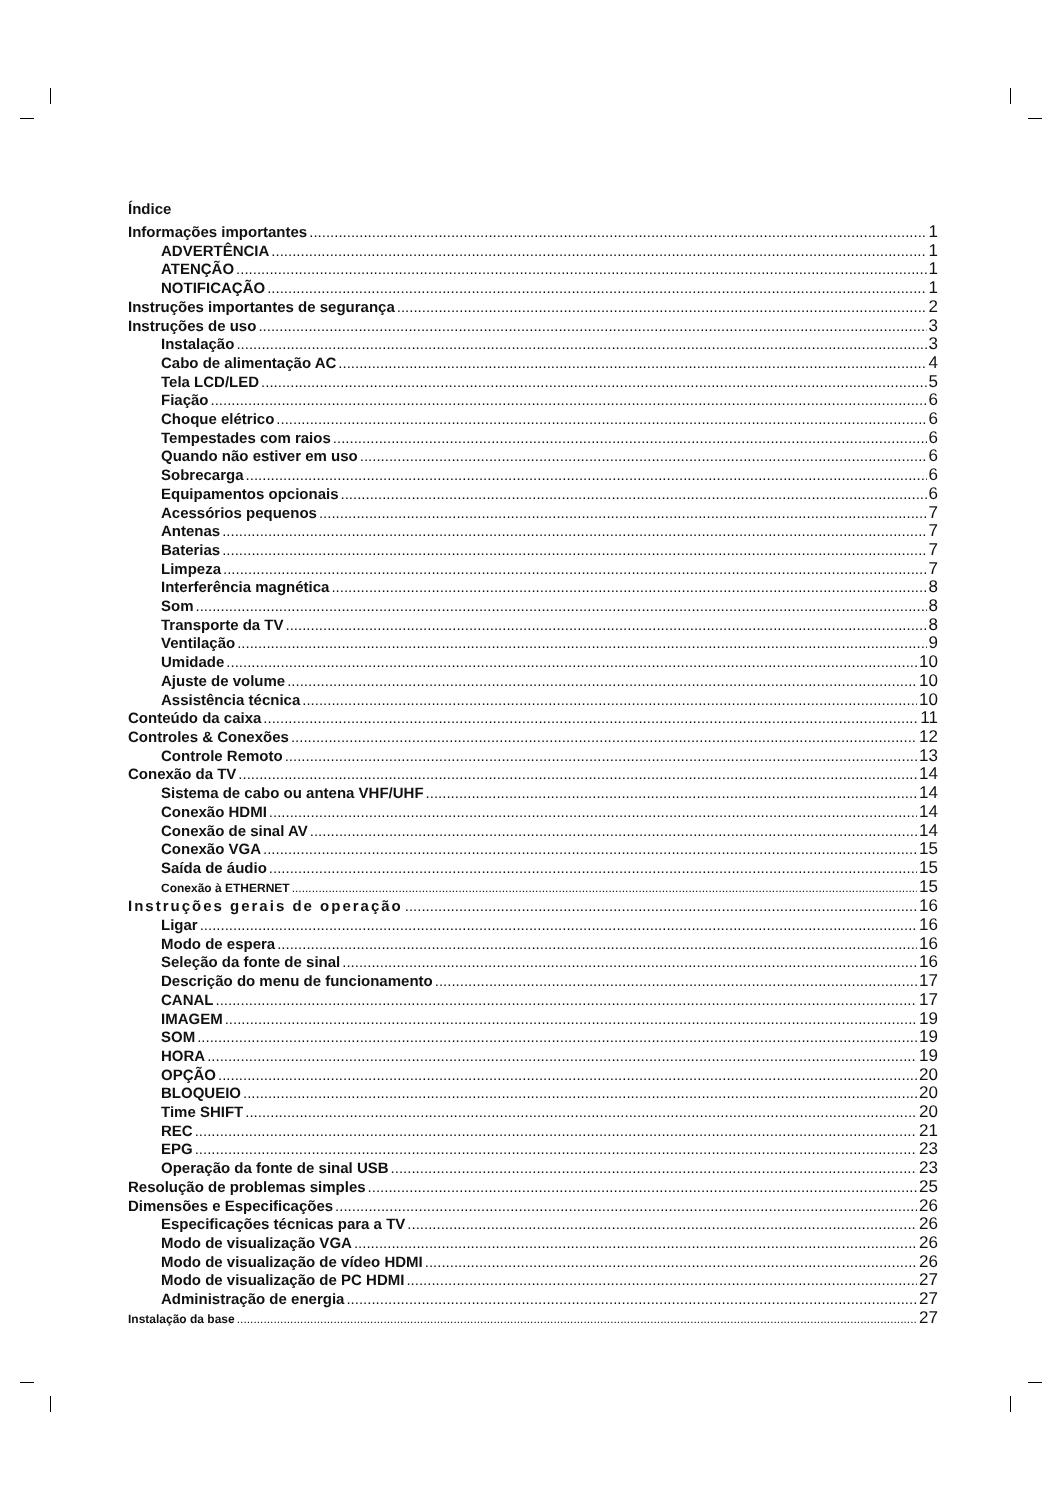Índice
Informações importantes 1
ADVERTÊNCIA 1
ATENÇÃO 1
NOTIFICAÇÃO 1
Instruções importantes de segurança 2
Instruções de uso 3
Instalação 3
Cabo de alimentação AC 4
Tela LCD/LED 5
Fiação 6
Choque elétrico 6
Tempestades com raios 6
Quando não estiver em uso 6
Sobrecarga 6
Equipamentos opcionais 6
Acessórios pequenos 7
Antenas 7
Baterias 7
Limpeza 7
Interferência magnética 8
Som 8
Transporte da TV 8
Ventilação 9
Umidade 10
Ajuste de volume 10
Assistência técnica 10
Conteúdo da caixa 11
Controles & Conexões 12
Controle Remoto 13
Conexão da TV 14
Sistema de cabo ou antena VHF/UHF 14
Conexão HDMI 14
Conexão de sinal AV 14
Conexão VGA 15
Saída de áudio 15
Conexão à ETHERNET 15
Instruções gerais de operação 16
Ligar 16
Modo de espera 16
Seleção da fonte de sinal 16
Descrição do menu de funcionamento 17
CANAL 17
IMAGEM 19
SOM 19
HORA 19
OPÇÃO 20
BLOQUEIO 20
Time SHIFT 20
REC 21
EPG 23
Operação da fonte de sinal USB 23
Resolução de problemas simples 25
Dimensões e Especificações 26
Especificações técnicas para a TV 26
Modo de visualização VGA 26
Modo de visualização de vídeo HDMI 26
Modo de visualização de PC HDMI 27
Administração de energia 27
Instalação da base 27